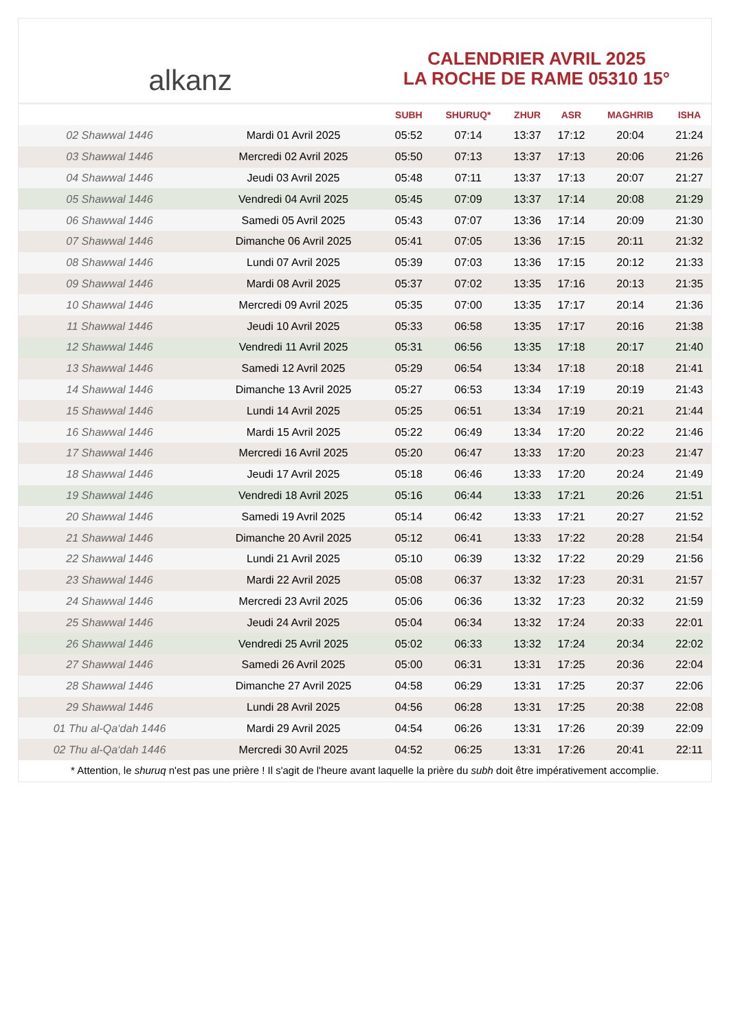alkanz
CALENDRIER AVRIL 2025
LA ROCHE DE RAME 05310 15°
| | | SUBH | SHURUQ* | ZHUR | ASR | MAGHRIB | ISHA |
| --- | --- | --- | --- | --- | --- | --- | --- |
| 02 Shawwal 1446 | Mardi 01 Avril 2025 | 05:52 | 07:14 | 13:37 | 17:12 | 20:04 | 21:24 |
| 03 Shawwal 1446 | Mercredi 02 Avril 2025 | 05:50 | 07:13 | 13:37 | 17:13 | 20:06 | 21:26 |
| 04 Shawwal 1446 | Jeudi 03 Avril 2025 | 05:48 | 07:11 | 13:37 | 17:13 | 20:07 | 21:27 |
| 05 Shawwal 1446 | Vendredi 04 Avril 2025 | 05:45 | 07:09 | 13:37 | 17:14 | 20:08 | 21:29 |
| 06 Shawwal 1446 | Samedi 05 Avril 2025 | 05:43 | 07:07 | 13:36 | 17:14 | 20:09 | 21:30 |
| 07 Shawwal 1446 | Dimanche 06 Avril 2025 | 05:41 | 07:05 | 13:36 | 17:15 | 20:11 | 21:32 |
| 08 Shawwal 1446 | Lundi 07 Avril 2025 | 05:39 | 07:03 | 13:36 | 17:15 | 20:12 | 21:33 |
| 09 Shawwal 1446 | Mardi 08 Avril 2025 | 05:37 | 07:02 | 13:35 | 17:16 | 20:13 | 21:35 |
| 10 Shawwal 1446 | Mercredi 09 Avril 2025 | 05:35 | 07:00 | 13:35 | 17:17 | 20:14 | 21:36 |
| 11 Shawwal 1446 | Jeudi 10 Avril 2025 | 05:33 | 06:58 | 13:35 | 17:17 | 20:16 | 21:38 |
| 12 Shawwal 1446 | Vendredi 11 Avril 2025 | 05:31 | 06:56 | 13:35 | 17:18 | 20:17 | 21:40 |
| 13 Shawwal 1446 | Samedi 12 Avril 2025 | 05:29 | 06:54 | 13:34 | 17:18 | 20:18 | 21:41 |
| 14 Shawwal 1446 | Dimanche 13 Avril 2025 | 05:27 | 06:53 | 13:34 | 17:19 | 20:19 | 21:43 |
| 15 Shawwal 1446 | Lundi 14 Avril 2025 | 05:25 | 06:51 | 13:34 | 17:19 | 20:21 | 21:44 |
| 16 Shawwal 1446 | Mardi 15 Avril 2025 | 05:22 | 06:49 | 13:34 | 17:20 | 20:22 | 21:46 |
| 17 Shawwal 1446 | Mercredi 16 Avril 2025 | 05:20 | 06:47 | 13:33 | 17:20 | 20:23 | 21:47 |
| 18 Shawwal 1446 | Jeudi 17 Avril 2025 | 05:18 | 06:46 | 13:33 | 17:20 | 20:24 | 21:49 |
| 19 Shawwal 1446 | Vendredi 18 Avril 2025 | 05:16 | 06:44 | 13:33 | 17:21 | 20:26 | 21:51 |
| 20 Shawwal 1446 | Samedi 19 Avril 2025 | 05:14 | 06:42 | 13:33 | 17:21 | 20:27 | 21:52 |
| 21 Shawwal 1446 | Dimanche 20 Avril 2025 | 05:12 | 06:41 | 13:33 | 17:22 | 20:28 | 21:54 |
| 22 Shawwal 1446 | Lundi 21 Avril 2025 | 05:10 | 06:39 | 13:32 | 17:22 | 20:29 | 21:56 |
| 23 Shawwal 1446 | Mardi 22 Avril 2025 | 05:08 | 06:37 | 13:32 | 17:23 | 20:31 | 21:57 |
| 24 Shawwal 1446 | Mercredi 23 Avril 2025 | 05:06 | 06:36 | 13:32 | 17:23 | 20:32 | 21:59 |
| 25 Shawwal 1446 | Jeudi 24 Avril 2025 | 05:04 | 06:34 | 13:32 | 17:24 | 20:33 | 22:01 |
| 26 Shawwal 1446 | Vendredi 25 Avril 2025 | 05:02 | 06:33 | 13:32 | 17:24 | 20:34 | 22:02 |
| 27 Shawwal 1446 | Samedi 26 Avril 2025 | 05:00 | 06:31 | 13:31 | 17:25 | 20:36 | 22:04 |
| 28 Shawwal 1446 | Dimanche 27 Avril 2025 | 04:58 | 06:29 | 13:31 | 17:25 | 20:37 | 22:06 |
| 29 Shawwal 1446 | Lundi 28 Avril 2025 | 04:56 | 06:28 | 13:31 | 17:25 | 20:38 | 22:08 |
| 01 Thu al-Qa‘dah 1446 | Mardi 29 Avril 2025 | 04:54 | 06:26 | 13:31 | 17:26 | 20:39 | 22:09 |
| 02 Thu al-Qa‘dah 1446 | Mercredi 30 Avril 2025 | 04:52 | 06:25 | 13:31 | 17:26 | 20:41 | 22:11 |
* Attention, le shuruq n'est pas une prière ! Il s'agit de l'heure avant laquelle la prière du subh doit être impérativement accomplie.